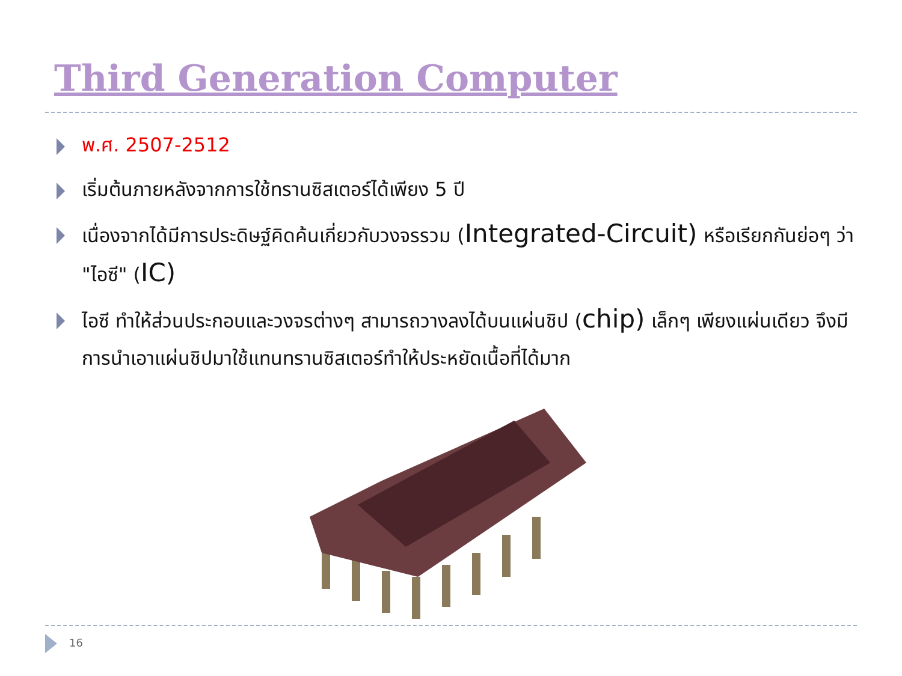Third Generation Computer
พ.ศ. 2507-2512
เริ่มต้นภายหลังจากการใช้ทรานซิสเตอร์ได้เพียง 5 ปี
เนื่องจากได้มีการประดิษฐ์คิดค้นเกี่ยวกับวงจรรวม (Integrated-Circuit) หรือเรียกกันย่อๆ ว่า "ไอซี" (IC)
ไอซี ทำให้ส่วนประกอบและวงจรต่างๆ สามารถวางลงได้บนแผ่นชิป (chip) เล็กๆ เพียงแผ่นเดียว จึงมีการนำเอาแผ่นชิปมาใช้แทนทรานซิสเตอร์ทำให้ประหยัดเนื้อที่ได้มาก
16